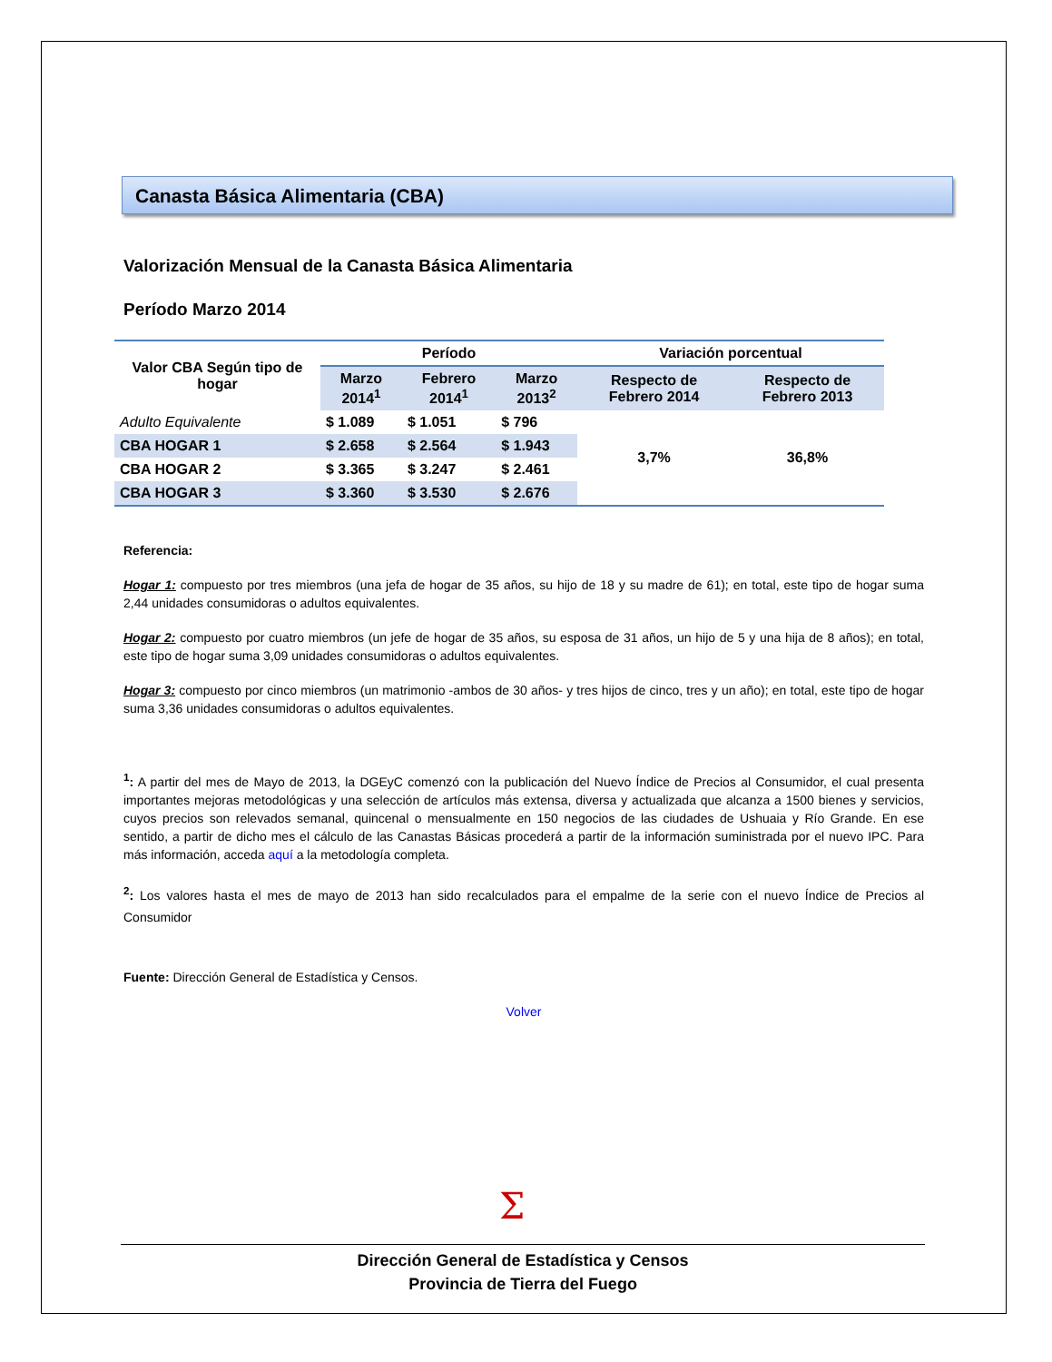Canasta Básica Alimentaria (CBA)
Valorización Mensual de la Canasta Básica Alimentaria
Período Marzo 2014
| Valor CBA Según tipo de hogar | Período | | | Variación porcentual | |
| --- | --- | --- | --- | --- | --- |
| | Marzo 2014<sup>1</sup> | Febrero 2014<sup>1</sup> | Marzo 2013<sup>2</sup> | Respecto de Febrero 2014 | Respecto de Febrero 2013 |
| Adulto Equivalente | $ 1.089 | $ 1.051 | $ 796 | 3,7% | 36,8% |
| CBA HOGAR 1 | $ 2.658 | $ 2.564 | $ 1.943 | | |
| CBA HOGAR 2 | $ 3.365 | $ 3.247 | $ 2.461 | | |
| CBA HOGAR 3 | $ 3.360 | $ 3.530 | $ 2.676 | | |
Referencia:
Hogar 1: compuesto por tres miembros (una jefa de hogar de 35 años, su hijo de 18 y su madre de 61); en total, este tipo de hogar suma 2,44 unidades consumidoras o adultos equivalentes.
Hogar 2: compuesto por cuatro miembros (un jefe de hogar de 35 años, su esposa de 31 años, un hijo de 5 y una hija de 8 años); en total, este tipo de hogar suma 3,09 unidades consumidoras o adultos equivalentes.
Hogar 3: compuesto por cinco miembros (un matrimonio -ambos de 30 años- y tres hijos de cinco, tres y un año); en total, este tipo de hogar suma 3,36 unidades consumidoras o adultos equivalentes.
<sup>1</sup>: A partir del mes de Mayo de 2013, la DGEyC comenzó con la publicación del Nuevo Índice de Precios al Consumidor, el cual presenta importantes mejoras metodológicas y una selección de artículos más extensa, diversa y actualizada que alcanza a 1500 bienes y servicios, cuyos precios son relevados semanal, quincenal o mensualmente en 150 negocios de las ciudades de Ushuaia y Río Grande. En ese sentido, a partir de dicho mes el cálculo de las Canastas Básicas procederá a partir de la información suministrada por el nuevo IPC. Para más información, acceda aquí a la metodología completa.
<sup>2</sup>: Los valores hasta el mes de mayo de 2013 han sido recalculados para el empalme de la serie con el nuevo Índice de Precios al Consumidor
Fuente: Dirección General de Estadística y Censos.
Volver
Σ
Dirección General de Estadística y Censos
Provincia de Tierra del Fuego